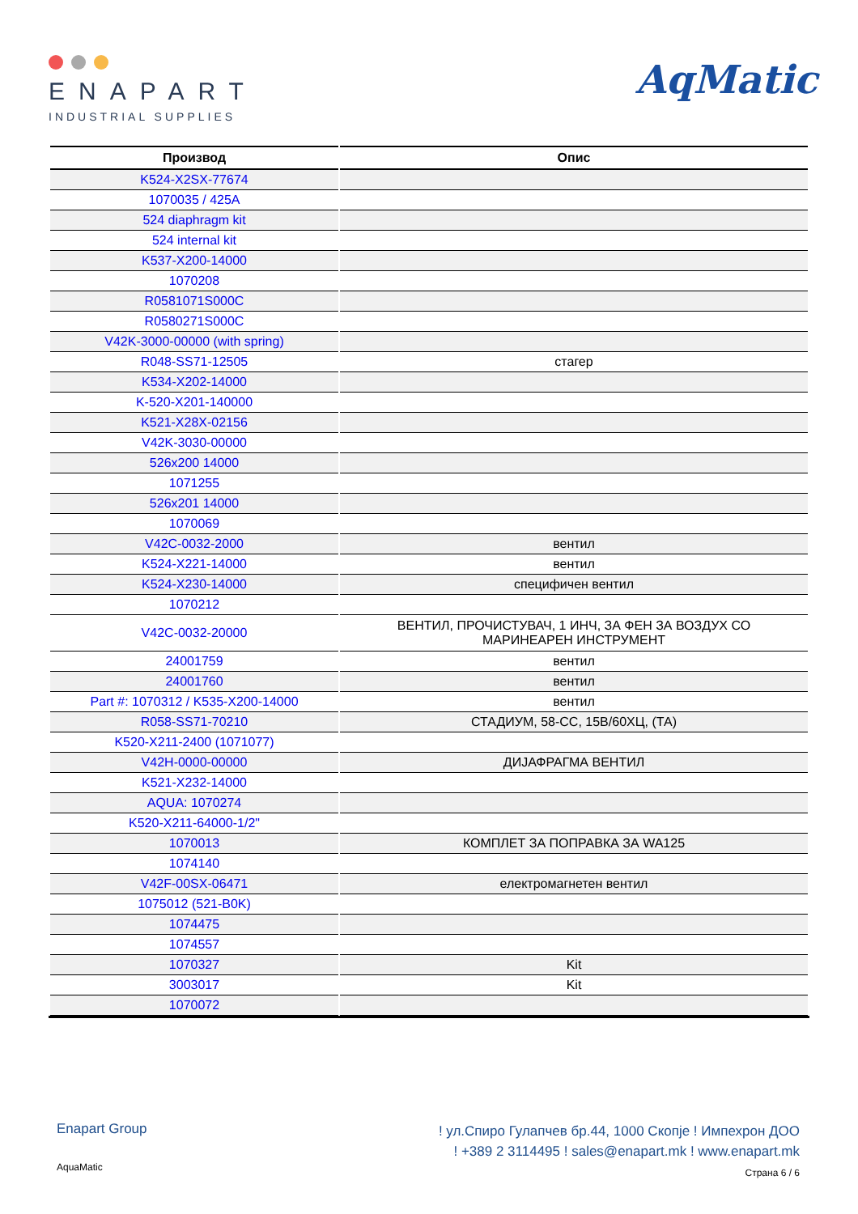ENAPART
INDUSTRIAL SUPPLIES
AqMatic
| Производ | Опис |
| --- | --- |
| K524-X2SX-77674 | |
| 1070035 / 425A | |
| 524 diaphragm kit | |
| 524 internal kit | |
| K537-X200-14000 | |
| 1070208 | |
| R0581071S000C | |
| R0580271S000C | |
| V42K-3000-00000 (with spring) | |
| R048-SS71-12505 | стагер |
| K534-X202-14000 | |
| K-520-X201-140000 | |
| K521-X28X-02156 | |
| V42K-3030-00000 | |
| 526x200 14000 | |
| 1071255 | |
| 526x201 14000 | |
| 1070069 | |
| V42C-0032-2000 | вентил |
| K524-X221-14000 | вентил |
| K524-X230-14000 | специфичен вентил |
| 1070212 | |
| V42C-0032-20000 | ВЕНТИЛ, ПРОЧИСТУВАЧ, 1 ИНЧ, ЗА ФЕН ЗА ВОЗДУХ СО МАРИНЕАРЕН ИНСТРУМЕНТ |
| 24001759 | вентил |
| 24001760 | вентил |
| Part #: 1070312 / K535-X200-14000 | вентил |
| R058-SS71-70210 | СТАДИУМ, 58-СС, 15В/60ХЦ, (ТА) |
| K520-X211-2400 (1071077) | |
| V42H-0000-00000 | ДИЈАФРАГМА ВЕНТИЛ |
| K521-X232-14000 | |
| AQUA: 1070274 | |
| K520-X211-64000-1/2" | |
| 1070013 | КОМПЛЕТ ЗА ПОПРАВКА ЗА WA125 |
| 1074140 | |
| V42F-00SX-06471 | електромагнетен вентил |
| 1075012 (521-B0K) | |
| 1074475 | |
| 1074557 | |
| 1070327 | Kit |
| 3003017 | Kit |
| 1070072 | |
Enapart Group
! ул.Спиро Гулапчев бр.44, 1000 Скопје ! Импехрон ДОО
! +389 2 3114495 ! sales@enapart.mk ! www.enapart.mk
Страна 6 / 6
AquaMatic